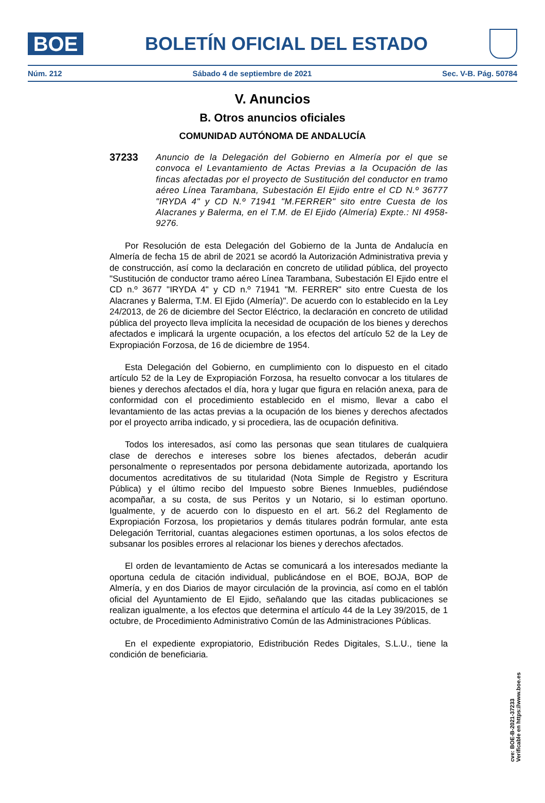BOE
BOLETÍN OFICIAL DEL ESTADO
Núm. 212 Sábado 4 de septiembre de 2021 Sec. V-B. Pág. 50784
V. Anuncios
B. Otros anuncios oficiales
COMUNIDAD AUTÓNOMA DE ANDALUCÍA
37233
Anuncio de la Delegación del Gobierno en Almería por el que se convoca el Levantamiento de Actas Previas a la Ocupación de las fincas afectadas por el proyecto de Sustitución del conductor en tramo aéreo Línea Tarambana, Subestación El Ejido entre el CD N.º 36777 "IRYDA 4" y CD N.º 71941 "M.FERRER" sito entre Cuesta de los Alacranes y Balerma, en el T.M. de El Ejido (Almería) Expte.: NI 4958-9276.
Por Resolución de esta Delegación del Gobierno de la Junta de Andalucía en Almería de fecha 15 de abril de 2021 se acordó la Autorización Administrativa previa y de construcción, así como la declaración en concreto de utilidad pública, del proyecto "Sustitución de conductor tramo aéreo Línea Tarambana, Subestación El Ejido entre el CD n.º 3677 "IRYDA 4" y CD n.º 71941 "M. FERRER" sito entre Cuesta de los Alacranes y Balerma, T.M. El Ejido (Almería)". De acuerdo con lo establecido en la Ley 24/2013, de 26 de diciembre del Sector Eléctrico, la declaración en concreto de utilidad pública del proyecto lleva implícita la necesidad de ocupación de los bienes y derechos afectados e implicará la urgente ocupación, a los efectos del artículo 52 de la Ley de Expropiación Forzosa, de 16 de diciembre de 1954.
Esta Delegación del Gobierno, en cumplimiento con lo dispuesto en el citado artículo 52 de la Ley de Expropiación Forzosa, ha resuelto convocar a los titulares de bienes y derechos afectados el día, hora y lugar que figura en relación anexa, para de conformidad con el procedimiento establecido en el mismo, llevar a cabo el levantamiento de las actas previas a la ocupación de los bienes y derechos afectados por el proyecto arriba indicado, y si procediera, las de ocupación definitiva.
Todos los interesados, así como las personas que sean titulares de cualquiera clase de derechos e intereses sobre los bienes afectados, deberán acudir personalmente o representados por persona debidamente autorizada, aportando los documentos acreditativos de su titularidad (Nota Simple de Registro y Escritura Pública) y el último recibo del Impuesto sobre Bienes Inmuebles, pudiéndose acompañar, a su costa, de sus Peritos y un Notario, si lo estiman oportuno. Igualmente, y de acuerdo con lo dispuesto en el art. 56.2 del Reglamento de Expropiación Forzosa, los propietarios y demás titulares podrán formular, ante esta Delegación Territorial, cuantas alegaciones estimen oportunas, a los solos efectos de subsanar los posibles errores al relacionar los bienes y derechos afectados.
El orden de levantamiento de Actas se comunicará a los interesados mediante la oportuna cedula de citación individual, publicándose en el BOE, BOJA, BOP de Almería, y en dos Diarios de mayor circulación de la provincia, así como en el tablón oficial del Ayuntamiento de El Ejido, señalando que las citadas publicaciones se realizan igualmente, a los efectos que determina el artículo 44 de la Ley 39/2015, de 1 octubre, de Procedimiento Administrativo Común de las Administraciones Públicas.
En el expediente expropiatorio, Edistribución Redes Digitales, S.L.U., tiene la condición de beneficiaria.
cve: BOE-B-2021-37233
Verificable en https://www.boe.es